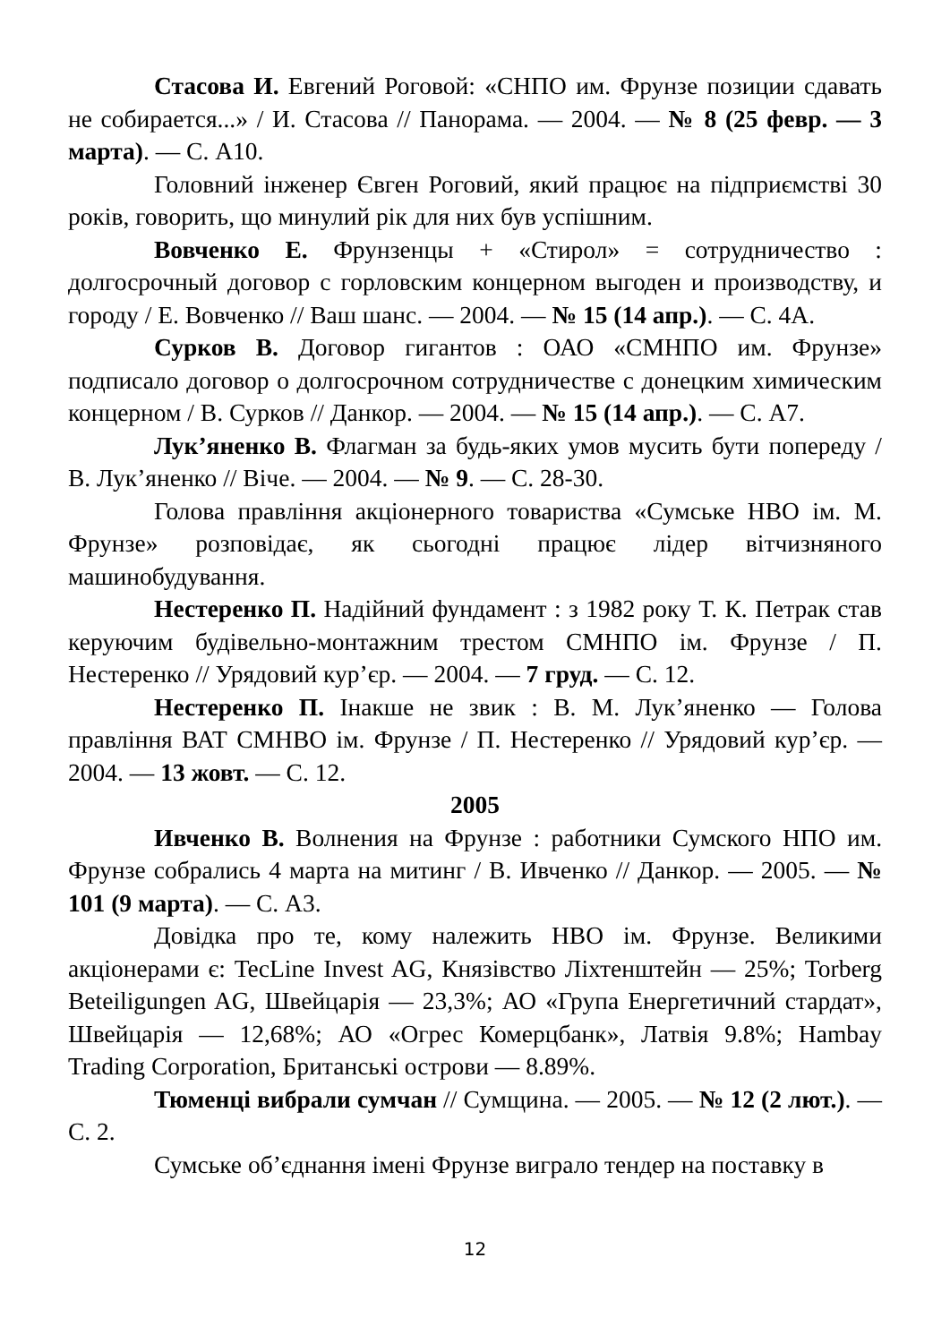Стасова И. Евгений Роговой: «СНПО им. Фрунзе позиции сдавать не собирается...» / И. Стасова // Панорама. — 2004. — № 8 (25 февр. — 3 марта). — С. А10.
Головний інженер Євген Роговий, який працює на підприємстві 30 років, говорить, що минулий рік для них був успішним.
Вовченко Е. Фрунзенцы + «Стирол» = сотрудничество : долгосрочный договор с горловским концерном выгоден и производству, и городу / Е. Вовченко // Ваш шанс. — 2004. — № 15 (14 апр.). — С. 4А.
Сурков В. Договор гигантов : ОАО «СМНПО им. Фрунзе» подписало договор о долгосрочном сотрудничестве с донецким химическим концерном / В. Сурков // Данкор. — 2004. — № 15 (14 апр.). — С. А7.
Лук’яненко В. Флагман за будь-яких умов мусить бути попереду / В. Лук’яненко // Віче. — 2004. — № 9. — С. 28-30.
Голова правління акціонерного товариства «Сумське НВО ім. М. Фрунзе» розповідає, як сьогодні працює лідер вітчизняного машинобудування.
Нестеренко П. Надійний фундамент : з 1982 року Т. К. Петрак став керуючим будівельно-монтажним трестом СМНПО ім. Фрунзе / П. Нестеренко // Урядовий кур’єр. — 2004. — 7 груд. — С. 12.
Нестеренко П. Інакше не звик : В. М. Лук’яненко — Голова правління ВАТ СМНВО ім. Фрунзе / П. Нестеренко // Урядовий кур’єр. — 2004. — 13 жовт. — С. 12.
2005
Ивченко В. Волнения на Фрунзе : работники Сумского НПО им. Фрунзе собрались 4 марта на митинг / В. Ивченко // Данкор. — 2005. — № 101 (9 марта). — С. А3.
Довідка про те, кому належить НВО ім. Фрунзе. Великими акціонерами є: TecLine Invest AG, Князівство Ліхтенштейн — 25%; Torberg Beteiligungen AG, Швейцарія — 23,3%; АО «Група Енергетичний стардат», Швейцарія — 12,68%; АО «Огрес Комерцбанк», Латвія 9.8%; Hambay Trading Corporation, Британські острови — 8.89%.
Тюменці вибрали сумчан // Сумщина. — 2005. — № 12 (2 лют.). — С. 2.
Сумське об’єднання імені Фрунзе виграло тендер на поставку в
12